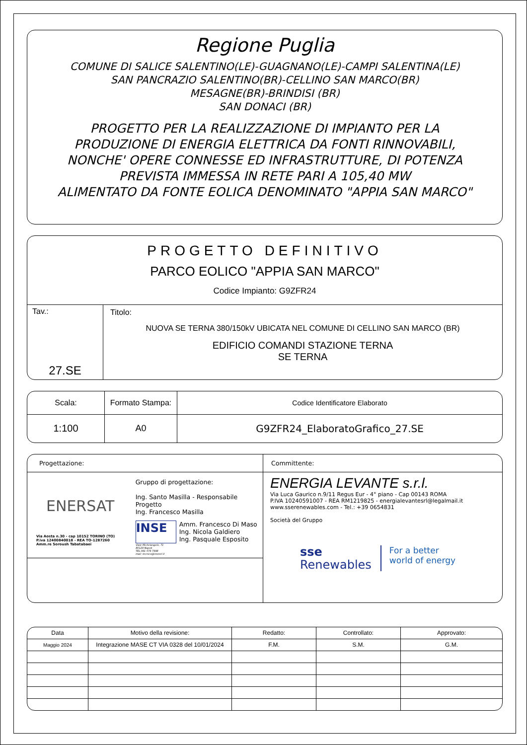Regione Puglia
COMUNE DI SALICE SALENTINO(LE)-GUAGNANO(LE)-CAMPI SALENTINA(LE)
SAN PANCRAZIO SALENTINO(BR)-CELLINO SAN MARCO(BR)
MESAGNE(BR)-BRINDISI (BR)
SAN DONACI (BR)
PROGETTO PER LA REALIZZAZIONE DI IMPIANTO PER LA
PRODUZIONE DI ENERGIA ELETTRICA DA FONTI RINNOVABILI,
NONCHE' OPERE CONNESSE ED INFRASTRUTTURE, DI POTENZA
PREVISTA IMMESSA IN RETE PARI A 105,40 MW
ALIMENTATO DA FONTE EOLICA DENOMINATO "APPIA SAN MARCO"
PROGETTO DEFINITIVO
PARCO EOLICO "APPIA SAN MARCO"
Codice Impianto: G9ZFR24
Tav.:
27.SE
Titolo:
NUOVA SE TERNA 380/150kV UBICATA NEL COMUNE DI CELLINO SAN MARCO (BR)
EDIFICIO COMANDI STAZIONE TERNA
SE TERNA
| Scala: | Formato Stampa: | Codice Identificatore Elaborato |
| 1:100 | A0 | G9ZFR24_ElaboratoGrafico_27.SE |
Progettazione:
ENERSAT
Via Aosta n.30 - cap 10152 TORINO (TO)
P.iva 12400840018 - REA TO-1287260
Amm.re Soroush Tabatabaei
Gruppo di progettazione:
Ing. Santo Masilla - Responsabile Progetto
Ing. Francesco Masilla
INSE
Amm. Francesco Di Maso
Ing. Nicola Galdiero
Ing. Pasquale Esposito
Viale Michelangelo, 71
80129 Napoli
TEL.081 579 7998
mail: tecnico@insesrl.it
Committente:
ENERGIA LEVANTE s.r.l.
Via Luca Gaurico n.9/11 Regus Eur - 4° piano - Cap 00143 ROMA
P.IVA 10240591007 - REA RM1219825 - energialevantesrl@legalmail.it
www.sserenewables.com - Tel.: +39 0654831
Società del Gruppo
sse
Renewables
For a better
world of energy
| Data | Motivo della revisione: | Redatto: | Controllato: | Approvato: |
| Maggio 2024 | Integrazione MASE CT VIA 0328 del 10/01/2024 | F.M. | S.M. | G.M. |